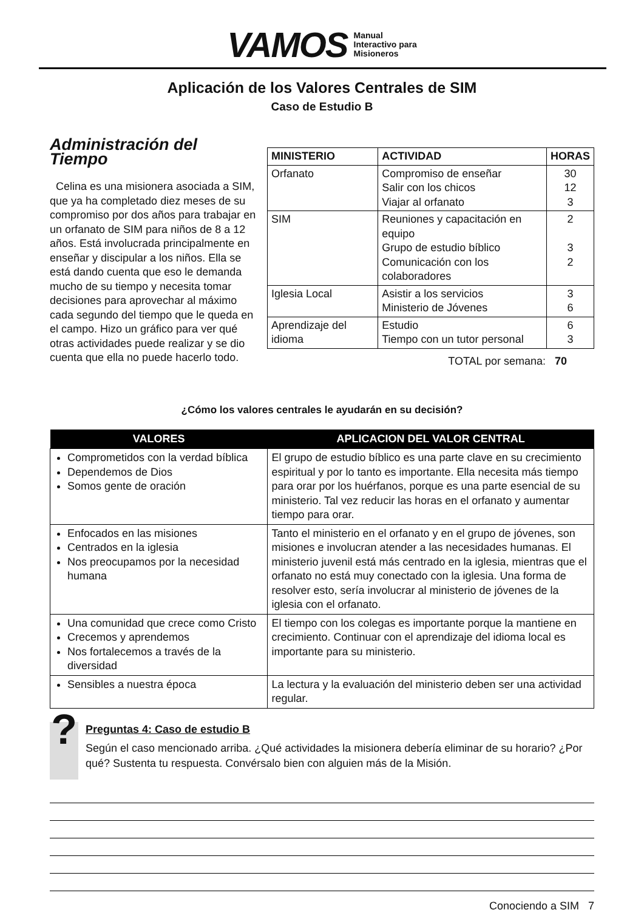VAMOS Manual
Interactivo para
Misioneros
Aplicación de los Valores Centrales de SIM
Caso de Estudio B
Administración del Tiempo
Celina es una misionera asociada a SIM, que ya ha completado diez meses de su compromiso por dos años para trabajar en un orfanato de SIM para niños de 8 a 12 años. Está involucrada principalmente en enseñar y discipular a los niños. Ella se está dando cuenta que eso le demanda mucho de su tiempo y necesita tomar decisiones para aprovechar al máximo cada segundo del tiempo que le queda en el campo. Hizo un gráfico para ver qué otras actividades puede realizar y se dio cuenta que ella no puede hacerlo todo.
| MINISTERIO | ACTIVIDAD | HORAS |
| --- | --- | --- |
| Orfanato | Compromiso de enseñar Salir con los chicos Viajar al orfanato | 30 12 3 |
| SIM | Reuniones y capacitación en equipo Grupo de estudio bíblico Comunicación con los colaboradores | 2 3 2 |
| Iglesia Local | Asistir a los servicios Ministerio de Jóvenes | 3 6 |
| Aprendizaje del idioma | Estudio Tiempo con un tutor personal | 6 3 |
TOTAL por semana: 70
¿Cómo los valores centrales le ayudarán en su decisión?
| VALORES | APLICACION DEL VALOR CENTRAL |
| --- | --- |
| Comprometidos con la verdad bíblica Dependemos de Dios Somos gente de oración | El grupo de estudio bíblico es una parte clave en su crecimiento espiritual y por lo tanto es importante. Ella necesita más tiempo para orar por los huérfanos, porque es una parte esencial de su ministerio. Tal vez reducir las horas en el orfanato y aumentar tiempo para orar. |
| Enfocados en las misiones Centrados en la iglesia Nos preocupamos por la necesidad humana | Tanto el ministerio en el orfanato y en el grupo de jóvenes, son misiones e involucran atender a las necesidades humanas. El ministerio juvenil está más centrado en la iglesia, mientras que el orfanato no está muy conectado con la iglesia. Una forma de resolver esto, sería involucrar al ministerio de jóvenes de la iglesia con el orfanato. |
| Una comunidad que crece como Cristo Crecemos y aprendemos Nos fortalecemos a través de la diversidad | El tiempo con los colegas es importante porque la mantiene en crecimiento. Continuar con el aprendizaje del idioma local es importante para su ministerio. |
| Sensibles a nuestra época | La lectura y la evaluación del ministerio deben ser una actividad regular. |
?
Preguntas 4: Caso de estudio B
Según el caso mencionado arriba. ¿Qué actividades la misionera debería eliminar de su horario? ¿Por qué? Sustenta tu respuesta. Convérsalo bien con alguien más de la Misión.
Conociendo a SIM 7